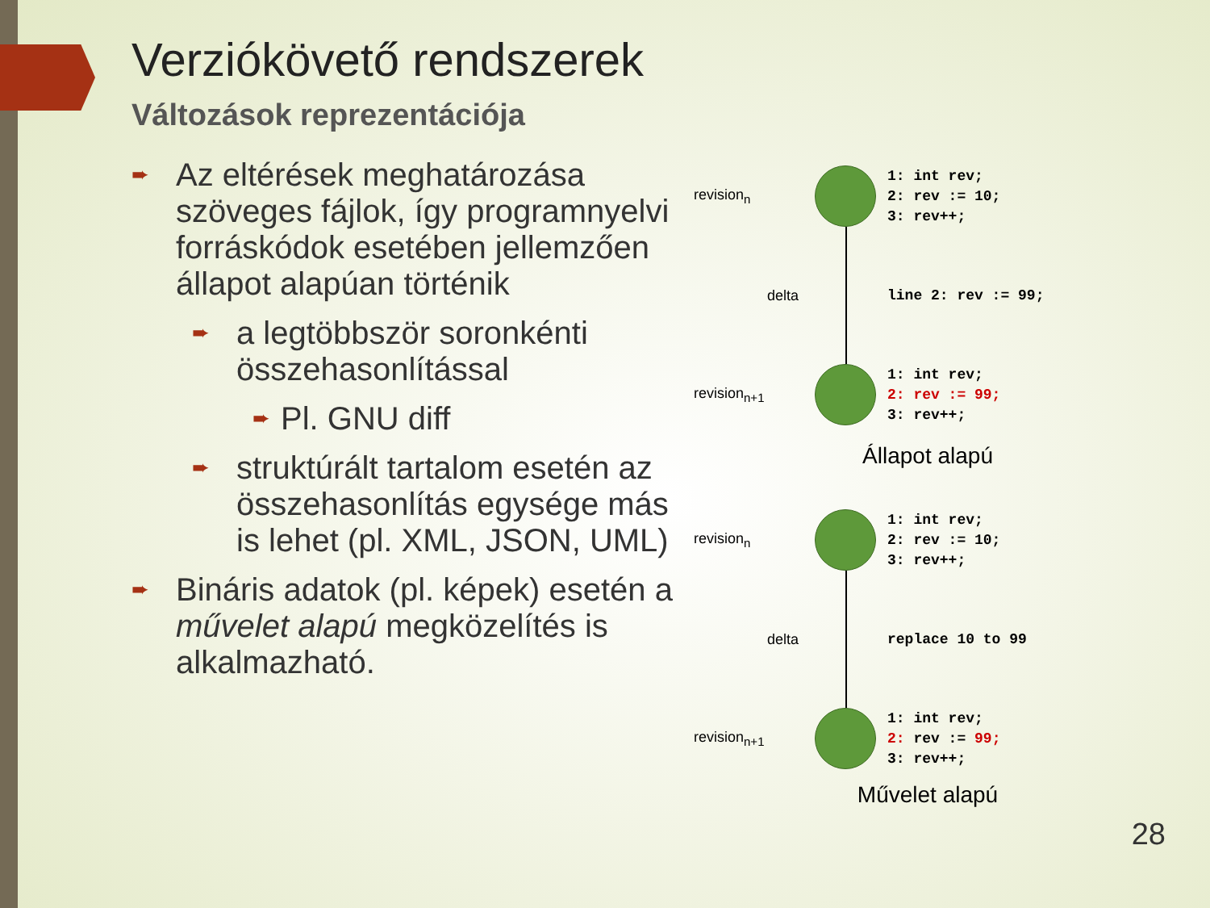Verziókövető rendszerek
Változások reprezentációja
➨
Az eltérések meghatározása szöveges fájlok, így programnyelvi forráskódok esetében jellemzően állapot alapúan történik
➨
a legtöbbször soronkénti összehasonlítással
➨
Pl. GNU diff
➨
struktúrált tartalom esetén az összehasonlítás egysége más is lehet (pl. XML, JSON, UML)
➨
Bináris adatok (pl. képek) esetén a művelet alapú megközelítés is alkalmazható.
revision<sub>n</sub>
1: int rev;
2: rev := 10;
3: rev++;
delta
line 2: rev := 99;
revision<sub>n+1</sub>
1: int rev;
2: rev := 99;
3: rev++;
Állapot alapú
revision<sub>n</sub>
1: int rev;
2: rev := 10;
3: rev++;
delta
replace 10 to 99
revision<sub>n+1</sub>
1: int rev;
2: rev := 99;
3: rev++;
Művelet alapú
28